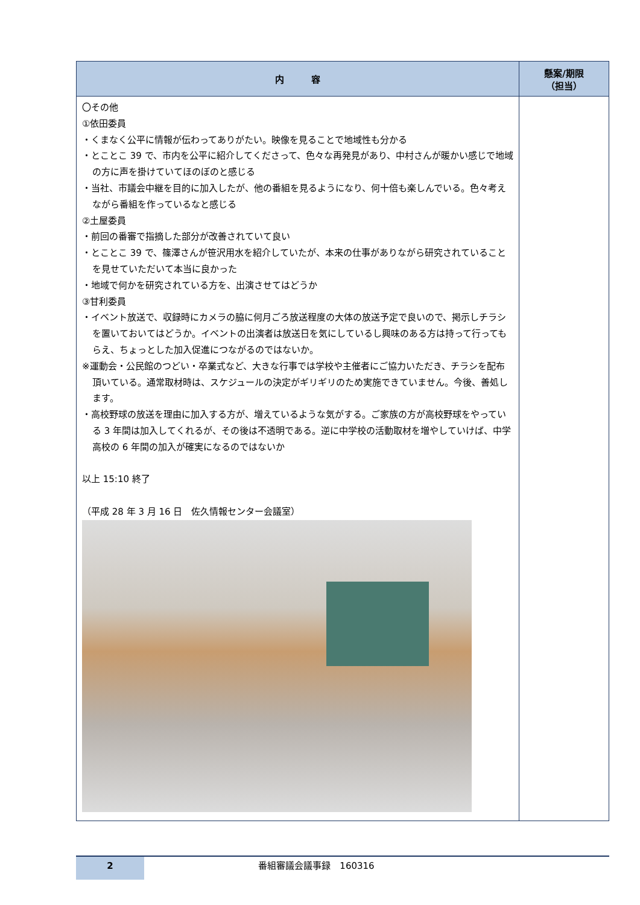| 内 容 | 懸案/期限 （担当） |
| --- | --- |
| 〇その他 ①依田委員 ・くまなく公平に情報が伝わってありがたい。映像を見ることで地域性も分かる ・とことこ 39 で、市内を公平に紹介してくださって、色々な再発見があり、中村さんが暖かい感じで地域の方に声を掛けていてほのぼのと感じる ・当社、市議会中継を目的に加入したが、他の番組を見るようになり、何十倍も楽しんでいる。色々考えながら番組を作っているなと感じる ②土屋委員 ・前回の番審で指摘した部分が改善されていて良い ・とことこ 39 で、篠澤さんが笹沢用水を紹介していたが、本来の仕事がありながら研究されていることを見せていただいて本当に良かった ・地域で何かを研究されている方を、出演させてはどうか ③甘利委員 ・イベント放送で、収録時にカメラの脇に何月ごろ放送程度の大体の放送予定で良いので、掲示しチラシを置いておいてはどうか。イベントの出演者は放送日を気にしているし興味のある方は持って行ってもらえ、ちょっとした加入促進につながるのではないか。 ※運動会・公民館のつどい・卒業式など、大きな行事では学校や主催者にご協力いただき、チラシを配布頂いている。通常取材時は、スケジュールの決定がギリギリのため実施できていません。今後、善処します。 ・高校野球の放送を理由に加入する方が、増えているような気がする。ご家族の方が高校野球をやっている 3 年間は加入してくれるが、その後は不透明である。逆に中学校の活動取材を増やしていけば、中学高校の 6 年間の加入が確実になるのではないか 以上 15:10 終了 （平成 28 年 3 月 16 日 佐久情報センター会議室） | |
2
番組審議会議事録　160316